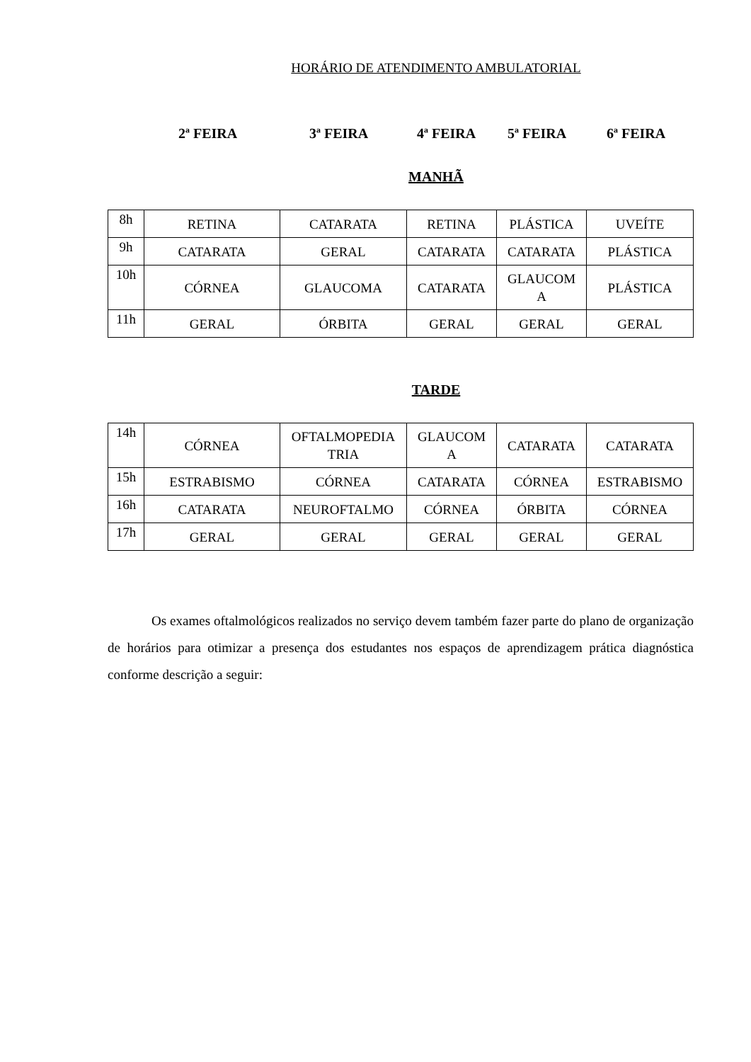HORÁRIO DE ATENDIMENTO AMBULATORIAL
2ª FEIRA 3ª FEIRA 4ª FEIRA 5ª FEIRA 6ª FEIRA
MANHÃ
| 8h | RETINA | CATARATA | RETINA | PLÁSTICA | UVEÍTE |
| 9h | CATARATA | GERAL | CATARATA | CATARATA | PLÁSTICA |
| 10h | CÓRNEA | GLAUCOMA | CATARATA | GLAUCOM A | PLÁSTICA |
| 11h | GERAL | ÓRBITA | GERAL | GERAL | GERAL |
TARDE
| 14h | CÓRNEA | OFTALMOPEDIA TRIA | GLAUCOM A | CATARATA | CATARATA |
| 15h | ESTRABISMO | CÓRNEA | CATARATA | CÓRNEA | ESTRABISMO |
| 16h | CATARATA | NEUROFTALMO | CÓRNEA | ÓRBITA | CÓRNEA |
| 17h | GERAL | GERAL | GERAL | GERAL | GERAL |
Os exames oftalmológicos realizados no serviço devem também fazer parte do plano de organização de horários para otimizar a presença dos estudantes nos espaços de aprendizagem prática diagnóstica conforme descrição a seguir: